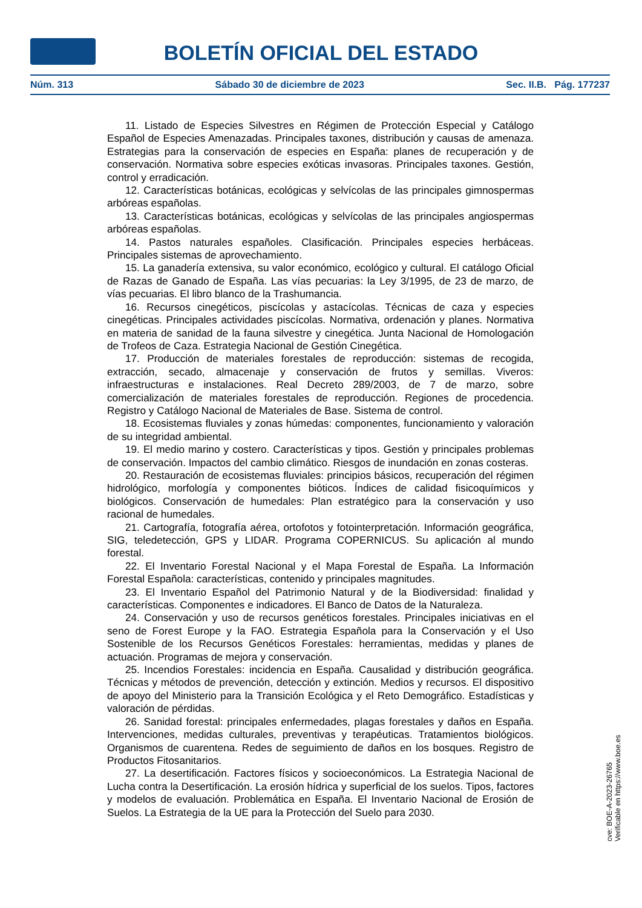BOLETÍN OFICIAL DEL ESTADO
Núm. 313 Sábado 30 de diciembre de 2023 Sec. II.B. Pág. 177237
11. Listado de Especies Silvestres en Régimen de Protección Especial y Catálogo Español de Especies Amenazadas. Principales taxones, distribución y causas de amenaza. Estrategias para la conservación de especies en España: planes de recuperación y de conservación. Normativa sobre especies exóticas invasoras. Principales taxones. Gestión, control y erradicación.
12. Características botánicas, ecológicas y selvícolas de las principales gimnospermas arbóreas españolas.
13. Características botánicas, ecológicas y selvícolas de las principales angiospermas arbóreas españolas.
14. Pastos naturales españoles. Clasificación. Principales especies herbáceas. Principales sistemas de aprovechamiento.
15. La ganadería extensiva, su valor económico, ecológico y cultural. El catálogo Oficial de Razas de Ganado de España. Las vías pecuarias: la Ley 3/1995, de 23 de marzo, de vías pecuarias. El libro blanco de la Trashumancia.
16. Recursos cinegéticos, piscícolas y astacícolas. Técnicas de caza y especies cinegéticas. Principales actividades piscícolas. Normativa, ordenación y planes. Normativa en materia de sanidad de la fauna silvestre y cinegética. Junta Nacional de Homologación de Trofeos de Caza. Estrategia Nacional de Gestión Cinegética.
17. Producción de materiales forestales de reproducción: sistemas de recogida, extracción, secado, almacenaje y conservación de frutos y semillas. Viveros: infraestructuras e instalaciones. Real Decreto 289/2003, de 7 de marzo, sobre comercialización de materiales forestales de reproducción. Regiones de procedencia. Registro y Catálogo Nacional de Materiales de Base. Sistema de control.
18. Ecosistemas fluviales y zonas húmedas: componentes, funcionamiento y valoración de su integridad ambiental.
19. El medio marino y costero. Características y tipos. Gestión y principales problemas de conservación. Impactos del cambio climático. Riesgos de inundación en zonas costeras.
20. Restauración de ecosistemas fluviales: principios básicos, recuperación del régimen hidrológico, morfología y componentes bióticos. Índices de calidad fisicoquímicos y biológicos. Conservación de humedales: Plan estratégico para la conservación y uso racional de humedales.
21. Cartografía, fotografía aérea, ortofotos y fotointerpretación. Información geográfica, SIG, teledetección, GPS y LIDAR. Programa COPERNICUS. Su aplicación al mundo forestal.
22. El Inventario Forestal Nacional y el Mapa Forestal de España. La Información Forestal Española: características, contenido y principales magnitudes.
23. El Inventario Español del Patrimonio Natural y de la Biodiversidad: finalidad y características. Componentes e indicadores. El Banco de Datos de la Naturaleza.
24. Conservación y uso de recursos genéticos forestales. Principales iniciativas en el seno de Forest Europe y la FAO. Estrategia Española para la Conservación y el Uso Sostenible de los Recursos Genéticos Forestales: herramientas, medidas y planes de actuación. Programas de mejora y conservación.
25. Incendios Forestales: incidencia en España. Causalidad y distribución geográfica. Técnicas y métodos de prevención, detección y extinción. Medios y recursos. El dispositivo de apoyo del Ministerio para la Transición Ecológica y el Reto Demográfico. Estadísticas y valoración de pérdidas.
26. Sanidad forestal: principales enfermedades, plagas forestales y daños en España. Intervenciones, medidas culturales, preventivas y terapéuticas. Tratamientos biológicos. Organismos de cuarentena. Redes de seguimiento de daños en los bosques. Registro de Productos Fitosanitarios.
27. La desertificación. Factores físicos y socioeconómicos. La Estrategia Nacional de Lucha contra la Desertificación. La erosión hídrica y superficial de los suelos. Tipos, factores y modelos de evaluación. Problemática en España. El Inventario Nacional de Erosión de Suelos. La Estrategia de la UE para la Protección del Suelo para 2030.
cve: BOE-A-2023-26765
Verificable en https://www.boe.es